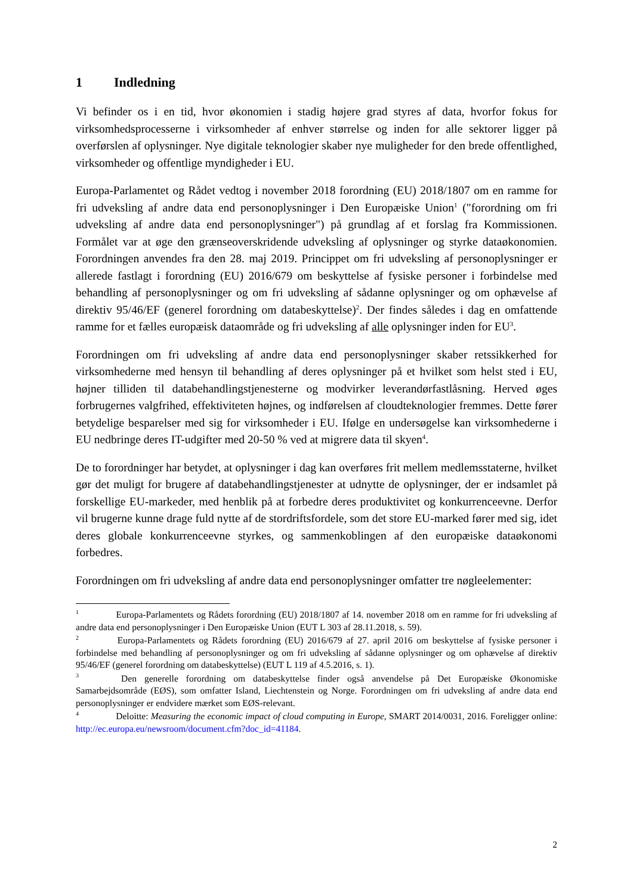1 Indledning
Vi befinder os i en tid, hvor økonomien i stadig højere grad styres af data, hvorfor fokus for virksomhedsprocesserne i virksomheder af enhver størrelse og inden for alle sektorer ligger på overførslen af oplysninger. Nye digitale teknologier skaber nye muligheder for den brede offentlighed, virksomheder og offentlige myndigheder i EU.
Europa-Parlamentet og Rådet vedtog i november 2018 forordning (EU) 2018/1807 om en ramme for fri udveksling af andre data end personoplysninger i Den Europæiske Union<sup>1</sup> ("forordning om fri udveksling af andre data end personoplysninger") på grundlag af et forslag fra Kommissionen. Formålet var at øge den grænseoverskridende udveksling af oplysninger og styrke dataøkonomien. Forordningen anvendes fra den 28. maj 2019. Princippet om fri udveksling af personoplysninger er allerede fastlagt i forordning (EU) 2016/679 om beskyttelse af fysiske personer i forbindelse med behandling af personoplysninger og om fri udveksling af sådanne oplysninger og om ophævelse af direktiv 95/46/EF (generel forordning om databeskyttelse)<sup>2</sup>. Der findes således i dag en omfattende ramme for et fælles europæisk dataområde og fri udveksling af alle oplysninger inden for EU<sup>3</sup>.
Forordningen om fri udveksling af andre data end personoplysninger skaber retssikkerhed for virksomhederne med hensyn til behandling af deres oplysninger på et hvilket som helst sted i EU, højner tilliden til databehandlingstjenesterne og modvirker leverandørfastlåsning. Herved øges forbrugernes valgfrihed, effektiviteten højnes, og indførelsen af cloudteknologier fremmes. Dette fører betydelige besparelser med sig for virksomheder i EU. Ifølge en undersøgelse kan virksomhederne i EU nedbringe deres IT-udgifter med 20-50 % ved at migrere data til skyen<sup>4</sup>.
De to forordninger har betydet, at oplysninger i dag kan overføres frit mellem medlemsstaterne, hvilket gør det muligt for brugere af databehandlingstjenester at udnytte de oplysninger, der er indsamlet på forskellige EU-markeder, med henblik på at forbedre deres produktivitet og konkurrenceevne. Derfor vil brugerne kunne drage fuld nytte af de stordriftsfordele, som det store EU-marked fører med sig, idet deres globale konkurrenceevne styrkes, og sammenkoblingen af den europæiske dataøkonomi forbedres.
Forordningen om fri udveksling af andre data end personoplysninger omfatter tre nøgleelementer:
<sup>1</sup> Europa-Parlamentets og Rådets forordning (EU) 2018/1807 af 14. november 2018 om en ramme for fri udveksling af andre data end personoplysninger i Den Europæiske Union (EUT L 303 af 28.11.2018, s. 59).
<sup>2</sup> Europa-Parlamentets og Rådets forordning (EU) 2016/679 af 27. april 2016 om beskyttelse af fysiske personer i forbindelse med behandling af personoplysninger og om fri udveksling af sådanne oplysninger og om ophævelse af direktiv 95/46/EF (generel forordning om databeskyttelse) (EUT L 119 af 4.5.2016, s. 1).
<sup>3</sup> Den generelle forordning om databeskyttelse finder også anvendelse på Det Europæiske Økonomiske Samarbejdsområde (EØS), som omfatter Island, Liechtenstein og Norge. Forordningen om fri udveksling af andre data end personoplysninger er endvidere mærket som EØS-relevant.
<sup>4</sup> Deloitte: Measuring the economic impact of cloud computing in Europe, SMART 2014/0031, 2016. Foreligger online: http://ec.europa.eu/newsroom/document.cfm?doc_id=41184.
2